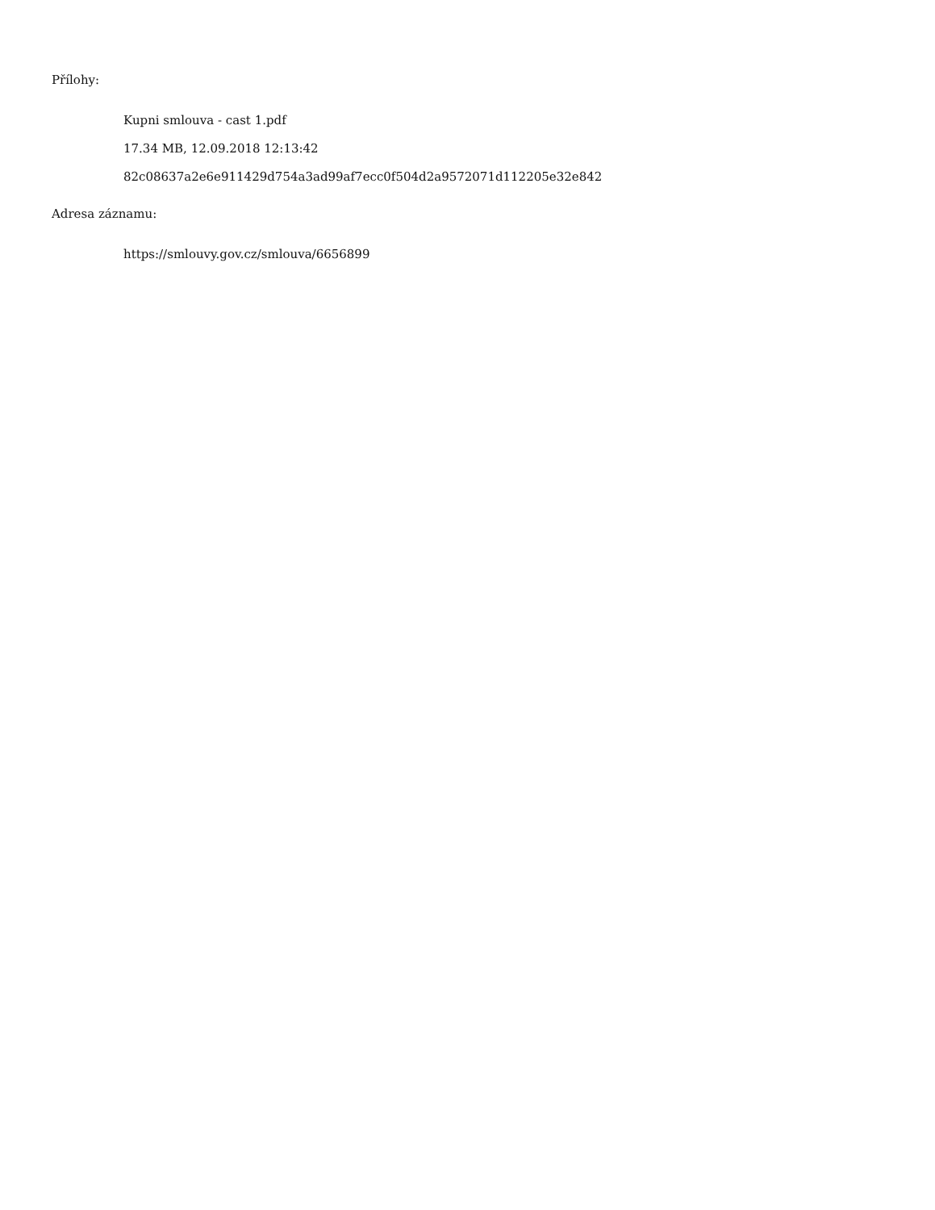Přílohy:
Kupni smlouva - cast 1.pdf
17.34 MB, 12.09.2018 12:13:42
82c08637a2e6e911429d754a3ad99af7ecc0f504d2a9572071d112205e32e842
Adresa záznamu:
https://smlouvy.gov.cz/smlouva/6656899